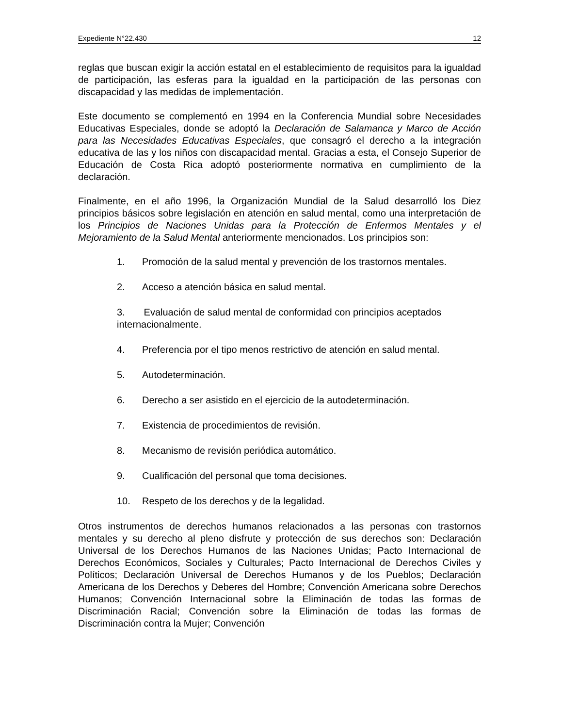Expediente N°22.430 12
reglas que buscan exigir la acción estatal en el establecimiento de requisitos para la igualdad de participación, las esferas para la igualdad en la participación de las personas con discapacidad y las medidas de implementación.
Este documento se complementó en 1994 en la Conferencia Mundial sobre Necesidades Educativas Especiales, donde se adoptó la Declaración de Salamanca y Marco de Acción para las Necesidades Educativas Especiales, que consagró el derecho a la integración educativa de las y los niños con discapacidad mental. Gracias a esta, el Consejo Superior de Educación de Costa Rica adoptó posteriormente normativa en cumplimiento de la declaración.
Finalmente, en el año 1996, la Organización Mundial de la Salud desarrolló los Diez principios básicos sobre legislación en atención en salud mental, como una interpretación de los Principios de Naciones Unidas para la Protección de Enfermos Mentales y el Mejoramiento de la Salud Mental anteriormente mencionados. Los principios son:
1. Promoción de la salud mental y prevención de los trastornos mentales.
2. Acceso a atención básica en salud mental.
3. Evaluación de salud mental de conformidad con principios aceptados internacionalmente.
4. Preferencia por el tipo menos restrictivo de atención en salud mental.
5. Autodeterminación.
6. Derecho a ser asistido en el ejercicio de la autodeterminación.
7. Existencia de procedimientos de revisión.
8. Mecanismo de revisión periódica automático.
9. Cualificación del personal que toma decisiones.
10. Respeto de los derechos y de la legalidad.
Otros instrumentos de derechos humanos relacionados a las personas con trastornos mentales y su derecho al pleno disfrute y protección de sus derechos son: Declaración Universal de los Derechos Humanos de las Naciones Unidas; Pacto Internacional de Derechos Económicos, Sociales y Culturales; Pacto Internacional de Derechos Civiles y Políticos; Declaración Universal de Derechos Humanos y de los Pueblos; Declaración Americana de los Derechos y Deberes del Hombre; Convención Americana sobre Derechos Humanos; Convención Internacional sobre la Eliminación de todas las formas de Discriminación Racial; Convención sobre la Eliminación de todas las formas de Discriminación contra la Mujer; Convención